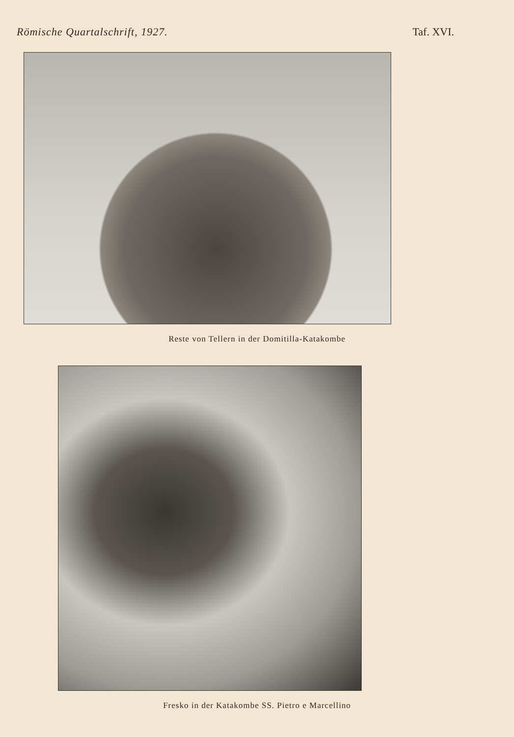Römische Quartalschrift, 1927. Taf. XVI.
Reste von Tellern in der Domitilla-Katakombe
Fresko in der Katakombe SS. Pietro e Marcellino